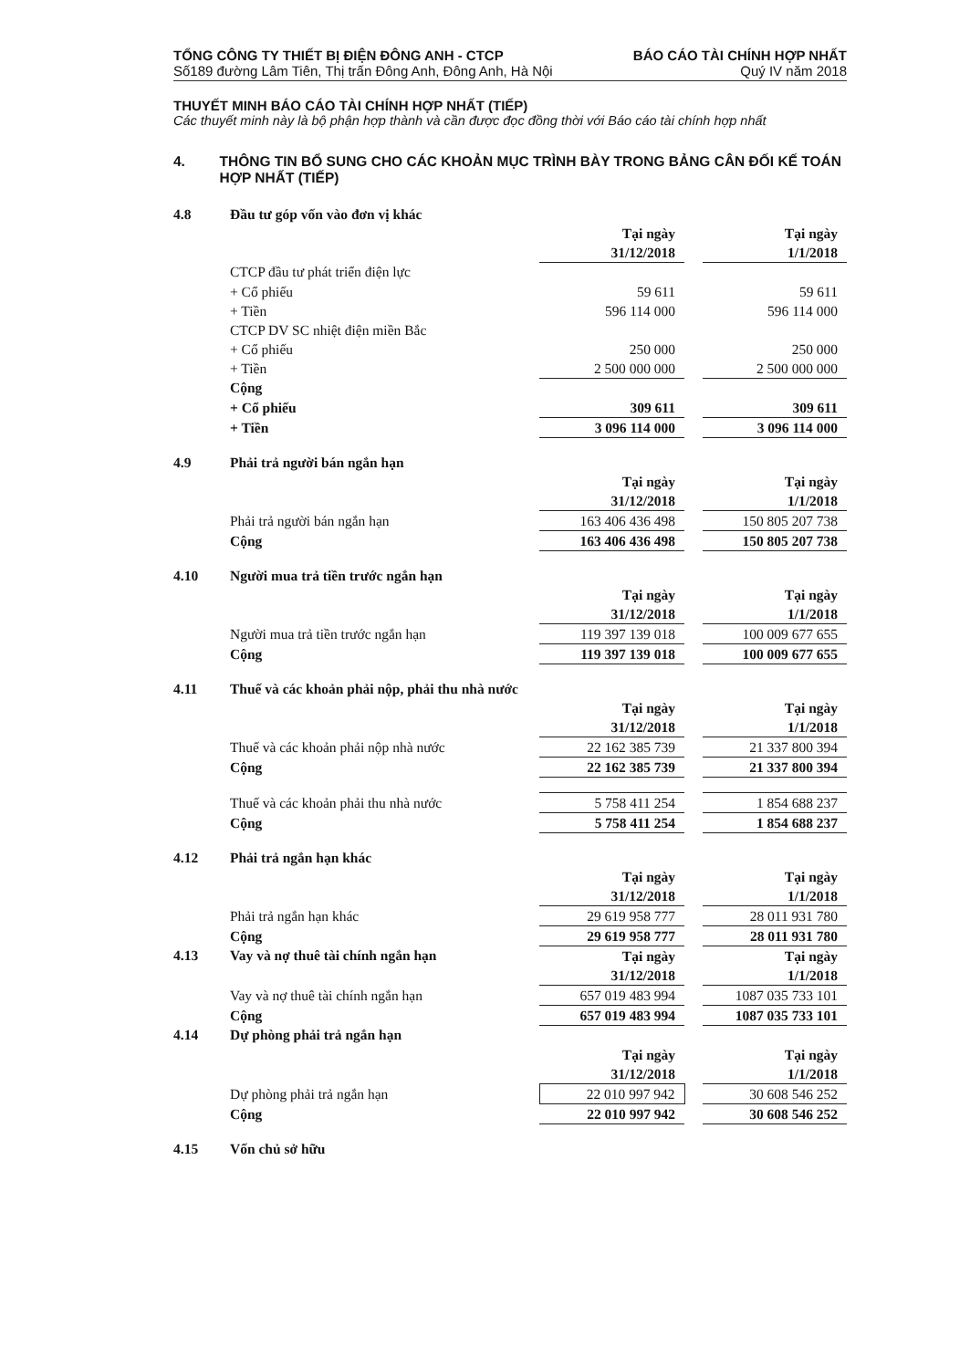TỔNG CÔNG TY THIẾT BỊ ĐIỆN ĐÔNG ANH - CTCP
Số189 đường Lâm Tiên, Thị trấn Đông Anh, Đông Anh, Hà Nội
BÁO CÁO TÀI CHÍNH HỢP NHẤT
Quý IV năm 2018
THUYẾT MINH BÁO CÁO TÀI CHÍNH HỢP NHẤT (TIẾP)
Các thuyết minh này là bộ phận hợp thành và cần được đọc đồng thời với Báo cáo tài chính hợp nhất
4. THÔNG TIN BỔ SUNG CHO CÁC KHOẢN MỤC TRÌNH BÀY TRONG BẢNG CÂN ĐỐI KẾ TOÁN HỢP NHẤT (TIẾP)
| 4.8 | Đầu tư góp vốn vào đơn vị khác | | | |
| | | Tại ngày | | Tại ngày |
| | | 31/12/2018 | | 1/1/2018 |
| | CTCP đầu tư phát triển điện lực | | | |
| | + Cổ phiếu | 59 611 | | 59 611 |
| | + Tiền | 596 114 000 | | 596 114 000 |
| | CTCP DV SC nhiệt điện miền Bắc | | | |
| | + Cổ phiếu | 250 000 | | 250 000 |
| | + Tiền | 2 500 000 000 | | 2 500 000 000 |
| | Cộng | | | |
| | + Cổ phiếu | 309 611 | | 309 611 |
| | + Tiền | 3 096 114 000 | | 3 096 114 000 |
| 4.9 | Phải trả người bán ngắn hạn | | | |
| | | Tại ngày | | Tại ngày |
| | | 31/12/2018 | | 1/1/2018 |
| | Phải trả người bán ngắn hạn | 163 406 436 498 | | 150 805 207 738 |
| | Cộng | 163 406 436 498 | | 150 805 207 738 |
| 4.10 | Người mua trả tiền trước ngắn hạn | | | |
| | | Tại ngày | | Tại ngày |
| | | 31/12/2018 | | 1/1/2018 |
| | Người mua trả tiền trước ngắn hạn | 119 397 139 018 | | 100 009 677 655 |
| | Cộng | 119 397 139 018 | | 100 009 677 655 |
| 4.11 | Thuế và các khoản phải nộp, phải thu nhà nước | | | |
| | | Tại ngày | | Tại ngày |
| | | 31/12/2018 | | 1/1/2018 |
| | Thuế và các khoản phải nộp nhà nước | 22 162 385 739 | | 21 337 800 394 |
| | Cộng | 22 162 385 739 | | 21 337 800 394 |
| | Thuế và các khoản phải thu nhà nước | 5 758 411 254 | | 1 854 688 237 |
| | Cộng | 5 758 411 254 | | 1 854 688 237 |
| 4.12 | Phải trả ngắn hạn khác | | | |
| | | Tại ngày | | Tại ngày |
| | | 31/12/2018 | | 1/1/2018 |
| | Phải trả ngắn hạn khác | 29 619 958 777 | | 28 011 931 780 |
| | Cộng | 29 619 958 777 | | 28 011 931 780 |
| 4.13 | Vay và nợ thuê tài chính ngắn hạn | Tại ngày | | Tại ngày |
| | | 31/12/2018 | | 1/1/2018 |
| | Vay và nợ thuê tài chính ngắn hạn | 657 019 483 994 | | 1087 035 733 101 |
| | Cộng | 657 019 483 994 | | 1087 035 733 101 |
| 4.14 | Dự phòng phải trả ngắn hạn | | | |
| | | Tại ngày | | Tại ngày |
| | | 31/12/2018 | | 1/1/2018 |
| | Dự phòng phải trả ngắn hạn | 22 010 997 942 | | 30 608 546 252 |
| | Cộng | 22 010 997 942 | | 30 608 546 252 |
| 4.15 | Vốn chủ sở hữu | | | |